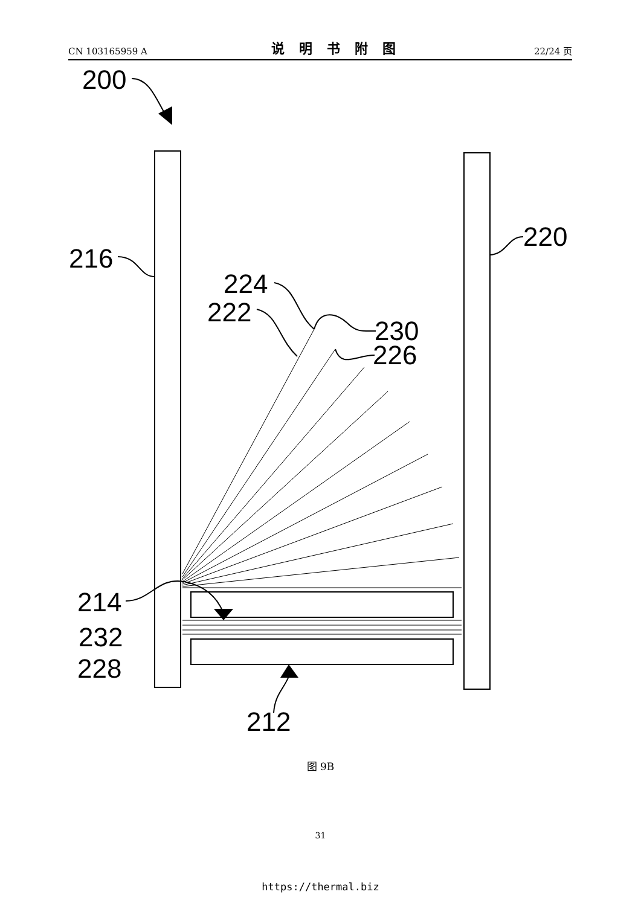CN 103165959 A 说明书附图 22/24 页
200
216
220
224
222
230
226
214
232
228
212
图 9B
31
https://thermal.biz